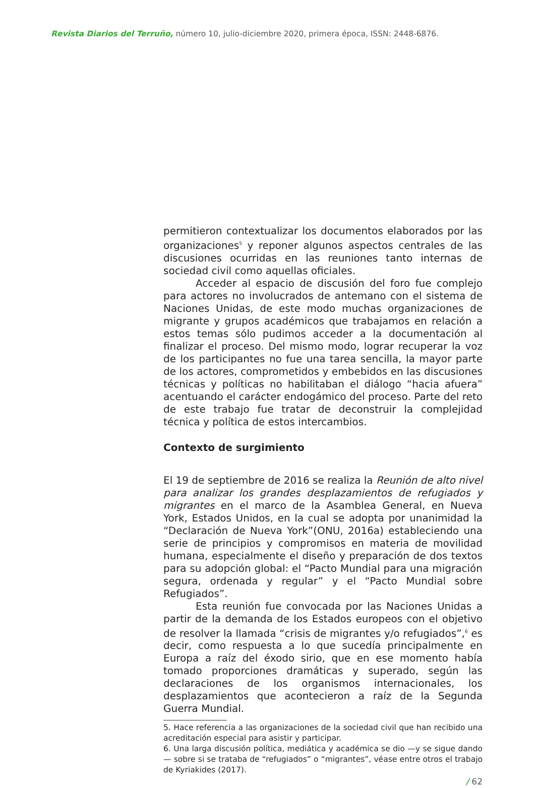Revista Diarios del Terruño, número 10, julio-diciembre 2020, primera época, ISSN: 2448-6876.
permitieron contextualizar los documentos elaborados por las organizaciones<sup>5</sup> y reponer algunos aspectos centrales de las discusiones ocurridas en las reuniones tanto internas de sociedad civil como aquellas oficiales.
Acceder al espacio de discusión del foro fue complejo para actores no involucrados de antemano con el sistema de Naciones Unidas, de este modo muchas organizaciones de migrante y grupos académicos que trabajamos en relación a estos temas sólo pudimos acceder a la documentación al finalizar el proceso. Del mismo modo, lograr recuperar la voz de los participantes no fue una tarea sencilla, la mayor parte de los actores, comprometidos y embebidos en las discusiones técnicas y políticas no habilitaban el diálogo “hacia afuera” acentuando el carácter endogámico del proceso. Parte del reto de este trabajo fue tratar de deconstruir la complejidad técnica y política de estos intercambios.
Contexto de surgimiento
El 19 de septiembre de 2016 se realiza la Reunión de alto nivel para analizar los grandes desplazamientos de refugiados y migrantes en el marco de la Asamblea General, en Nueva York, Estados Unidos, en la cual se adopta por unanimidad la “Declaración de Nueva York”(ONU, 2016a) estableciendo una serie de principios y compromisos en materia de movilidad humana, especialmente el diseño y preparación de dos textos para su adopción global: el “Pacto Mundial para una migración segura, ordenada y regular” y el “Pacto Mundial sobre Refugiados”.
Esta reunión fue convocada por las Naciones Unidas a partir de la demanda de los Estados europeos con el objetivo de resolver la llamada “crisis de migrantes y/o refugiados”,<sup>6</sup> es decir, como respuesta a lo que sucedía principalmente en Europa a raíz del éxodo sirio, que en ese momento había tomado proporciones dramáticas y superado, según las declaraciones de los organismos internacionales, los desplazamientos que acontecieron a raíz de la Segunda Guerra Mundial.
5. Hace referencia a las organizaciones de la sociedad civil que han recibido una acreditación especial para asistir y participar.
6. Una larga discusión política, mediática y académica se dio —y se sigue dando— sobre si se trataba de “refugiados” o “migrantes”, véase entre otros el trabajo de Kyriakides (2017).
/ 62